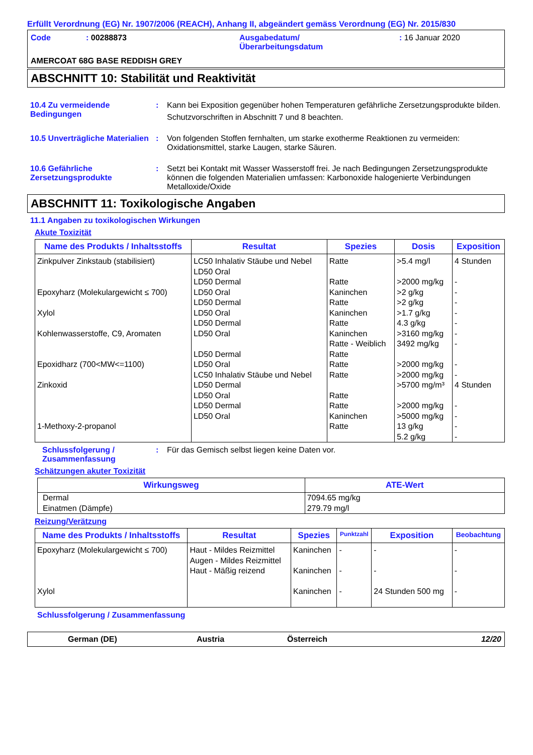Erfüllt Verordnung (EG) Nr. 1907/2006 (REACH), Anhang II, abgeändert gemäss Verordnung (EG) Nr. 2015/830
| Code | : 00288873 | Ausgabedatum/ Überarbeitungsdatum | : 16 Januar 2020 |
AMERCOAT 68G BASE REDDISH GREY
ABSCHNITT 10: Stabilität und Reaktivität
10.4 Zu vermeidende Bedingungen
: Kann bei Exposition gegenüber hohen Temperaturen gefährliche Zersetzungsprodukte bilden.
Schutzvorschriften in Abschnitt 7 und 8 beachten.
10.5 Unverträgliche Materialien
: Von folgenden Stoffen fernhalten, um starke exotherme Reaktionen zu vermeiden: Oxidationsmittel, starke Laugen, starke Säuren.
10.6 Gefährliche Zersetzungsprodukte
: Setzt bei Kontakt mit Wasser Wasserstoff frei. Je nach Bedingungen Zersetzungsprodukte können die folgenden Materialien umfassen: Karbonoxide halogenierte Verbindungen Metalloxide/Oxide
ABSCHNITT 11: Toxikologische Angaben
11.1 Angaben zu toxikologischen Wirkungen
Akute Toxizität
| Name des Produkts / Inhaltsstoffs | Resultat | Spezies | Dosis | Exposition |
| --- | --- | --- | --- | --- |
| Zinkpulver Zinkstaub (stabilisiert) Epoxyharz (Molekulargewicht ≤ 700) Xylol Kohlenwasserstoffe, C9, Aromaten Epoxidharz (700<MW<=1100) Zinkoxid 1-Methoxy-2-propanol | LC50 Inhalativ Stäube und Nebel LD50 Oral LD50 Dermal LD50 Oral LD50 Dermal LD50 Oral LD50 Dermal LD50 Oral LD50 Dermal LD50 Oral LC50 Inhalativ Stäube und Nebel LD50 Dermal LD50 Oral LD50 Dermal LD50 Oral | Ratte Ratte Kaninchen Ratte Kaninchen Ratte Kaninchen Ratte - Weiblich Ratte Ratte Ratte Ratte Ratte Kaninchen Ratte | >5.4 mg/l >2000 mg/kg >2 g/kg >2 g/kg >1.7 g/kg 4.3 g/kg >3160 mg/kg 3492 mg/kg >2000 mg/kg >2000 mg/kg >5700 mg/m³ >2000 mg/kg >5000 mg/kg 13 g/kg 5.2 g/kg | 4 Stunden - - - - - - - - - 4 Stunden - - - - |
Schlussfolgerung / Zusammenfassung
: Für das Gemisch selbst liegen keine Daten vor.
Schätzungen akuter Toxizität
| Wirkungsweg | ATE-Wert |
| --- | --- |
| Dermal Einatmen (Dämpfe) | 7094.65 mg/kg 279.79 mg/l |
Reizung/Verätzung
| Name des Produkts / Inhaltsstoffs | Resultat | Spezies | Punktzahl | Exposition | Beobachtung |
| --- | --- | --- | --- | --- | --- |
| Epoxyharz (Molekulargewicht ≤ 700) Xylol | Haut - Mildes Reizmittel Augen - Mildes Reizmittel Haut - Mäßig reizend | Kaninchen Kaninchen Kaninchen | - - - | - - 24 Stunden 500 mg | - - - |
Schlussfolgerung / Zusammenfassung
German (DE) Austria Österreich 12/20